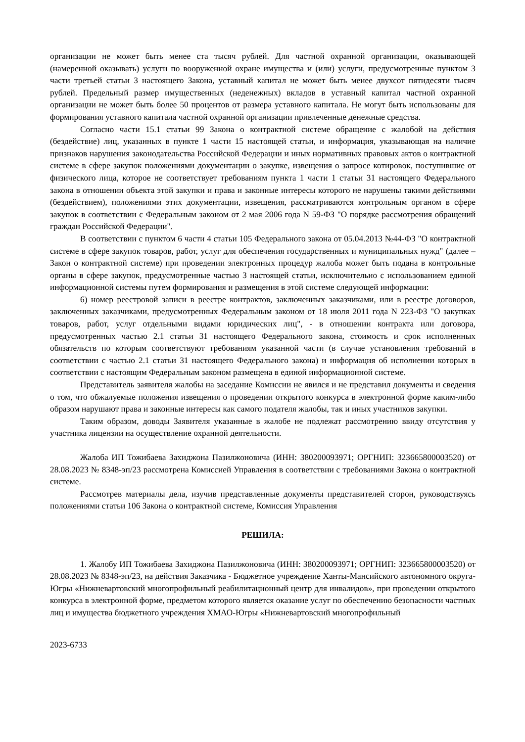организации не может быть менее ста тысяч рублей. Для частной охранной организации, оказывающей (намеренной оказывать) услуги по вооруженной охране имущества и (или) услуги, предусмотренные пунктом 3 части третьей статьи 3 настоящего Закона, уставный капитал не может быть менее двухсот пятидесяти тысяч рублей. Предельный размер имущественных (неденежных) вкладов в уставный капитал частной охранной организации не может быть более 50 процентов от размера уставного капитала. Не могут быть использованы для формирования уставного капитала частной охранной организации привлеченные денежные средства.
Согласно части 15.1 статьи 99 Закона о контрактной системе обращение с жалобой на действия (бездействие) лиц, указанных в пункте 1 части 15 настоящей статьи, и информация, указывающая на наличие признаков нарушения законодательства Российской Федерации и иных нормативных правовых актов о контрактной системе в сфере закупок положениями документации о закупке, извещения о запросе котировок, поступившие от физического лица, которое не соответствует требованиям пункта 1 части 1 статьи 31 настоящего Федерального закона в отношении объекта этой закупки и права и законные интересы которого не нарушены такими действиями (бездействием), положениями этих документации, извещения, рассматриваются контрольным органом в сфере закупок в соответствии с Федеральным законом от 2 мая 2006 года N 59-ФЗ "О порядке рассмотрения обращений граждан Российской Федерации".
В соответствии с пунктом 6 части 4 статьи 105 Федерального закона от 05.04.2013 №44-ФЗ "О контрактной системе в сфере закупок товаров, работ, услуг для обеспечения государственных и муниципальных нужд" (далее – Закон о контрактной системе) при проведении электронных процедур жалоба может быть подана в контрольные органы в сфере закупок, предусмотренные частью 3 настоящей статьи, исключительно с использованием единой информационной системы путем формирования и размещения в этой системе следующей информации:
6) номер реестровой записи в реестре контрактов, заключенных заказчиками, или в реестре договоров, заключенных заказчиками, предусмотренных Федеральным законом от 18 июля 2011 года N 223-ФЗ "О закупках товаров, работ, услуг отдельными видами юридических лиц", - в отношении контракта или договора, предусмотренных частью 2.1 статьи 31 настоящего Федерального закона, стоимость и срок исполненных обязательств по которым соответствуют требованиям указанной части (в случае установления требований в соответствии с частью 2.1 статьи 31 настоящего Федерального закона) и информация об исполнении которых в соответствии с настоящим Федеральным законом размещена в единой информационной системе.
Представитель заявителя жалобы на заседание Комиссии не явился и не представил документы и сведения о том, что обжалуемые положения извещения о проведении открытого конкурса в электронной форме каким-либо образом нарушают права и законные интересы как самого подателя жалобы, так и иных участников закупки.
Таким образом, доводы Заявителя указанные в жалобе не подлежат рассмотрению ввиду отсутствия у участника лицензии на осуществление охранной деятельности.
Жалоба ИП Тожибаева Захиджона Пазилжоновича (ИНН: 380200093971; ОРГНИП: 323665800003520) от 28.08.2023 № 8348-эп/23 рассмотрена Комиссией Управления в соответствии с требованиями Закона о контрактной системе.
Рассмотрев материалы дела, изучив представленные документы представителей сторон, руководствуясь положениями статьи 106 Закона о контрактной системе, Комиссия Управления
РЕШИЛА:
1. Жалобу ИП Тожибаева Захиджона Пазилжоновича (ИНН: 380200093971; ОРГНИП: 323665800003520) от 28.08.2023 № 8348-эп/23, на действия Заказчика - Бюджетное учреждение Ханты-Мансийского автономного округа-Югры «Нижневартовский многопрофильный реабилитационный центр для инвалидов», при проведении открытого конкурса в электронной форме, предметом которого является оказание услуг по обеспечению безопасности частных лиц и имущества бюджетного учреждения ХМАО-Югры «Нижневартовский многопрофильный
2023-6733